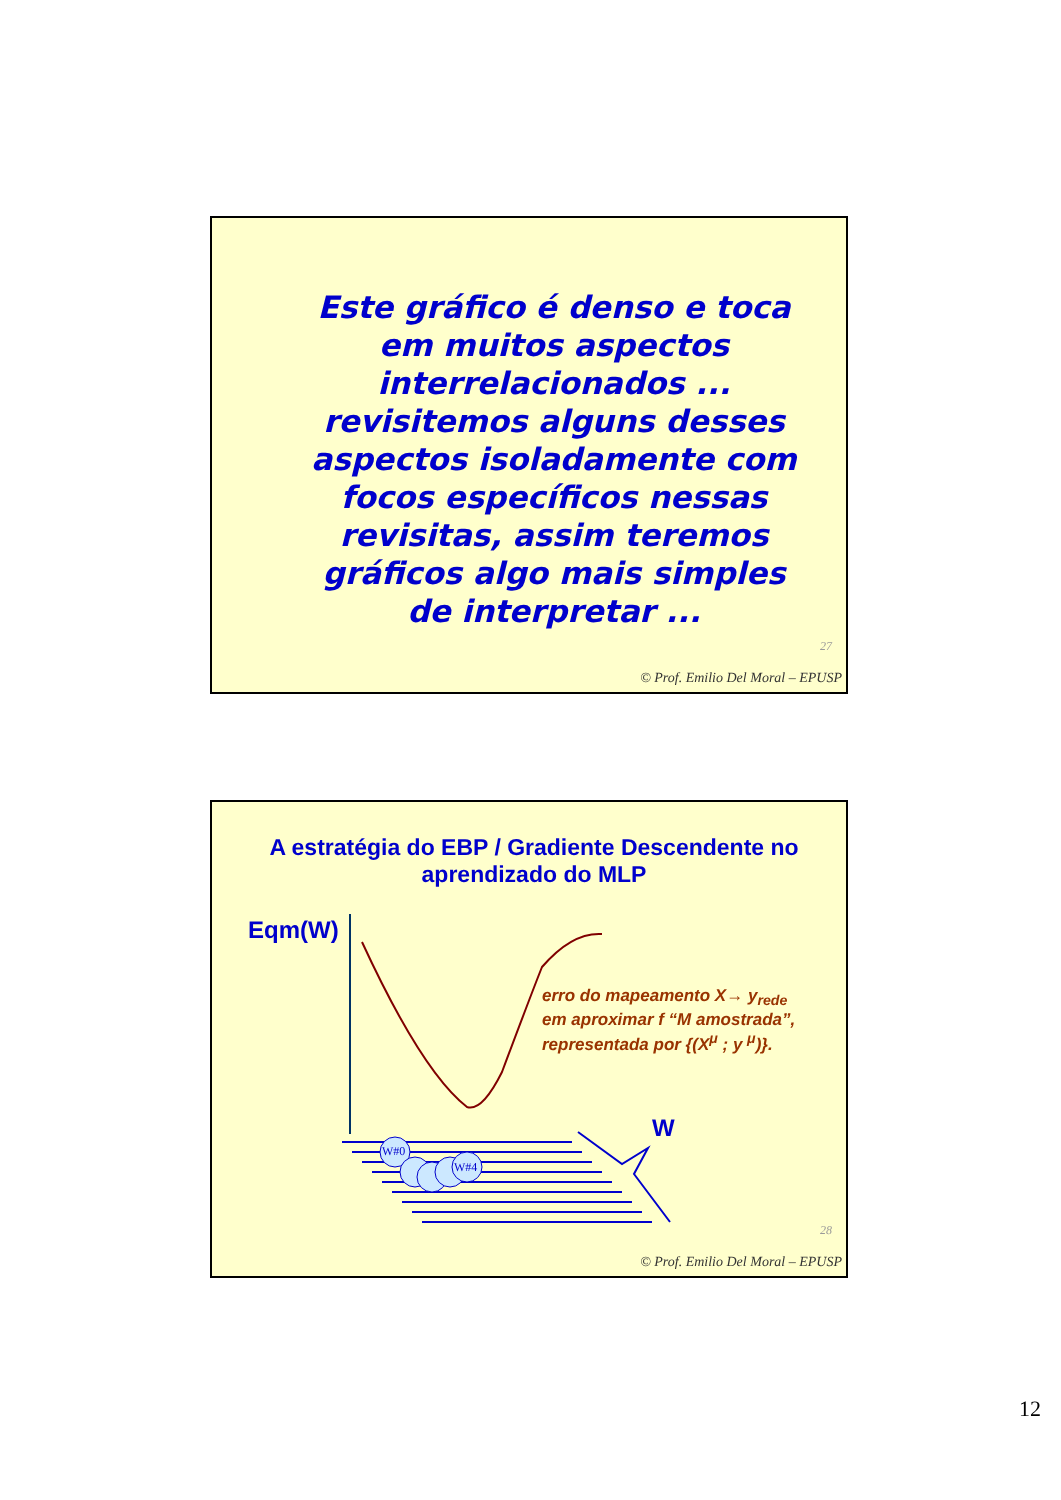Este gráfico é denso e toca em muitos aspectos interrelacionados ... revisitemos alguns desses aspectos isoladamente com focos específicos nessas revisitas, assim teremos gráficos algo mais simples de interpretar ...
27
© Prof. Emilio Del Moral – EPUSP
A estratégia do EBP / Gradiente Descendente no aprendizado do MLP
Eqm(W)
erro do mapeamento X→ y<sub>rede</sub>
em aproximar f “M amostrada”,
representada por {(X<sup>μ</sup> ; y <sup>μ</sup>)}.
W
W#0
W#4
28
© Prof. Emilio Del Moral – EPUSP
12